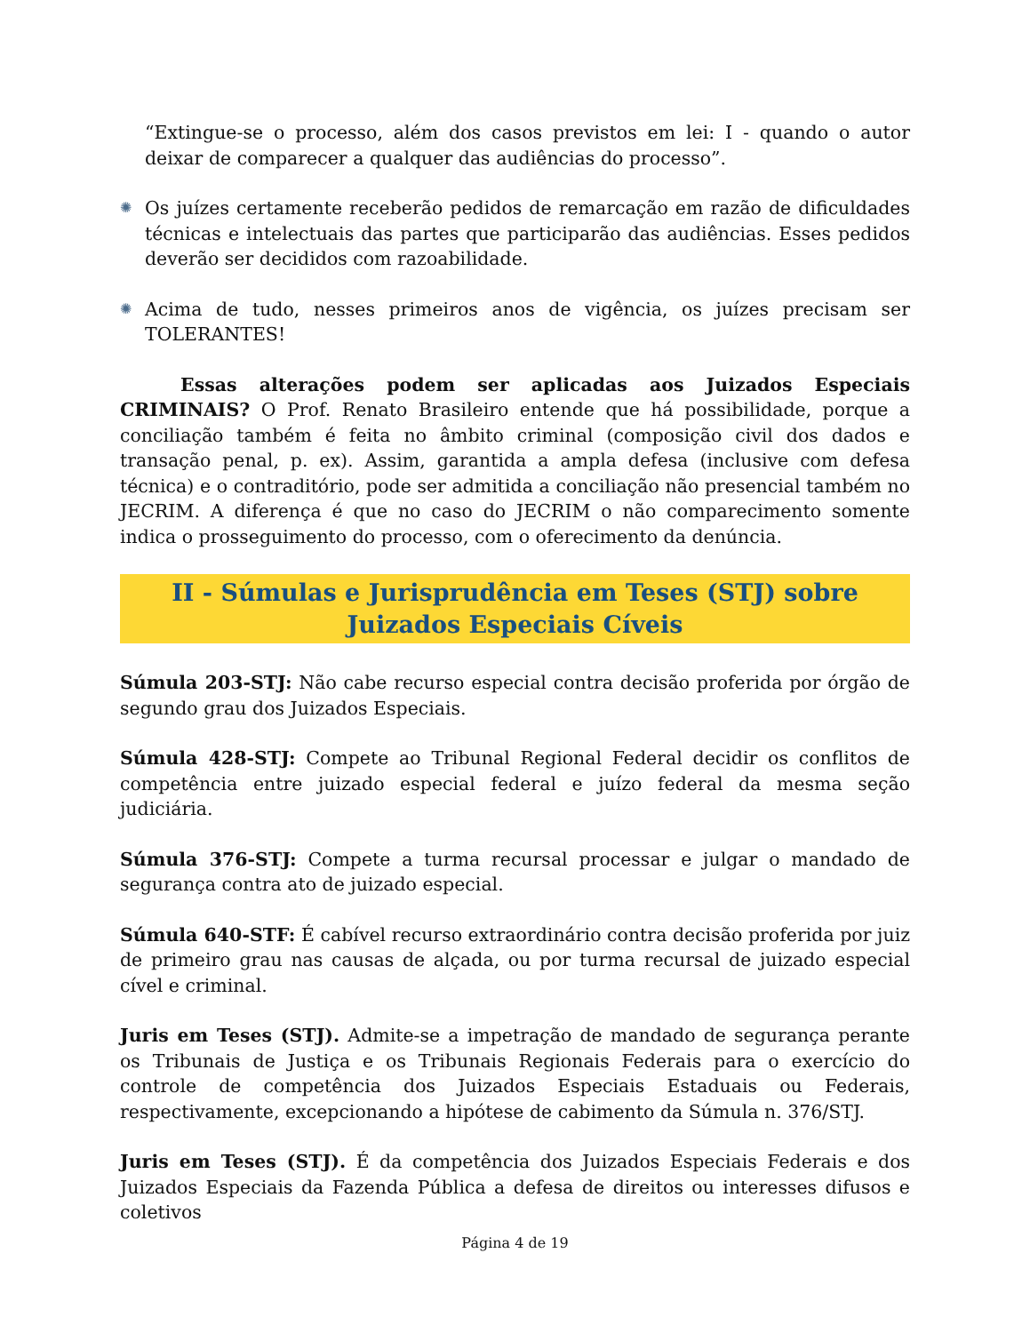“Extingue-se o processo, além dos casos previstos em lei: I - quando o autor deixar de comparecer a qualquer das audiências do processo”.
✺
Os juízes certamente receberão pedidos de remarcação em razão de dificuldades técnicas e intelectuais das partes que participarão das audiências. Esses pedidos deverão ser decididos com razoabilidade.
✺
Acima de tudo, nesses primeiros anos de vigência, os juízes precisam ser TOLERANTES!
Essas alterações podem ser aplicadas aos Juizados Especiais CRIMINAIS? O Prof. Renato Brasileiro entende que há possibilidade, porque a conciliação também é feita no âmbito criminal (composição civil dos dados e transação penal, p. ex). Assim, garantida a ampla defesa (inclusive com defesa técnica) e o contraditório, pode ser admitida a conciliação não presencial também no JECRIM. A diferença é que no caso do JECRIM o não comparecimento somente indica o prosseguimento do processo, com o oferecimento da denúncia.
II - Súmulas e Jurisprudência em Teses (STJ) sobre Juizados Especiais Cíveis
Súmula 203-STJ: Não cabe recurso especial contra decisão proferida por órgão de segundo grau dos Juizados Especiais.
Súmula 428-STJ: Compete ao Tribunal Regional Federal decidir os conflitos de competência entre juizado especial federal e juízo federal da mesma seção judiciária.
Súmula 376-STJ: Compete a turma recursal processar e julgar o mandado de segurança contra ato de juizado especial.
Súmula 640-STF: É cabível recurso extraordinário contra decisão proferida por juiz de primeiro grau nas causas de alçada, ou por turma recursal de juizado especial cível e criminal.
Juris em Teses (STJ). Admite-se a impetração de mandado de segurança perante os Tribunais de Justiça e os Tribunais Regionais Federais para o exercício do controle de competência dos Juizados Especiais Estaduais ou Federais, respectivamente, excepcionando a hipótese de cabimento da Súmula n. 376/STJ.
Juris em Teses (STJ). É da competência dos Juizados Especiais Federais e dos Juizados Especiais da Fazenda Pública a defesa de direitos ou interesses difusos e coletivos
Página 4 de 19